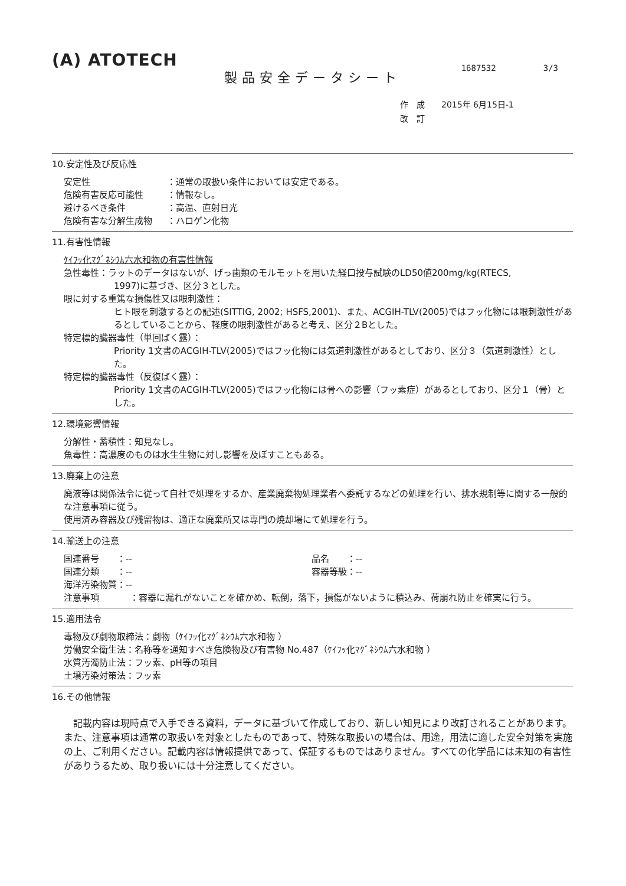(A) ATOTECH
1687532 3/3
製品安全データシート
作　成　　2015年 6月15日-1
改　訂
10.安定性及び反応性
安定性 ：通常の取扱い条件においては安定である。
危険有害反応可能性 ：情報なし。
避けるべき条件 ：高温、直射日光
危険有害な分解生成物 ：ハロゲン化物
11.有害性情報
ｹｲﾌｯ化ﾏｸﾞﾈｼｳﾑ六水和物の有害性情報
急性毒性：ラットのデータはないが、げっ歯類のモルモットを用いた経口投与試験のLD50値200mg/kg(RTECS,
1997)に基づき、区分３とした。
眼に対する重篤な損傷性又は眼刺激性：
ヒト眼を刺激するとの記述(SITTIG, 2002; HSFS,2001)、また、ACGIH-TLV(2005)ではフッ化物には眼刺激性があるとしていることから、軽度の眼刺激性があると考え、区分２Bとした。
特定標的臓器毒性（単回ばく露）：
Priority 1文書のACGIH-TLV(2005)ではフッ化物には気道刺激性があるとしており、区分３（気道刺激性）とした。
特定標的臓器毒性（反復ばく露）：
Priority 1文書のACGIH-TLV(2005)ではフッ化物には骨への影響（フッ素症）があるとしており、区分１（骨）とした。
12.環境影響情報
分解性・蓄積性：知見なし。
魚毒性：高濃度のものは水生生物に対し影響を及ぼすこともある。
13.廃棄上の注意
廃液等は関係法令に従って自社で処理をするか、産業廃棄物処理業者へ委託するなどの処理を行い、排水規制等に関する一般的な注意事項に従う。
使用済み容器及び残留物は、適正な廃棄所又は専門の焼却場にて処理を行う。
14.輸送上の注意
国連番号　　：-- 品名　　：--
国連分類　　：-- 容器等級：--
海洋汚染物質：--
注意事項 ：容器に漏れがないことを確かめ、転倒，落下，損傷がないように積込み、荷崩れ防止を確実に行う。
15.適用法令
毒物及び劇物取締法：劇物（ｹｲﾌｯ化ﾏｸﾞﾈｼｳﾑ六水和物 ）
労働安全衛生法：名称等を通知すべき危険物及び有害物 No.487（ｹｲﾌｯ化ﾏｸﾞﾈｼｳﾑ六水和物 ）
水質汚濁防止法：フッ素、pH等の項目
土壌汚染対策法：フッ素
16.その他情報
　記載内容は現時点で入手できる資料，データに基づいて作成しており、新しい知見により改訂されることがあります。また、注意事項は通常の取扱いを対象としたものであって、特殊な取扱いの場合は、用途，用法に適した安全対策を実施の上、ご利用ください。記載内容は情報提供であって、保証するものではありません。すべての化学品には未知の有害性がありうるため、取り扱いには十分注意してください。